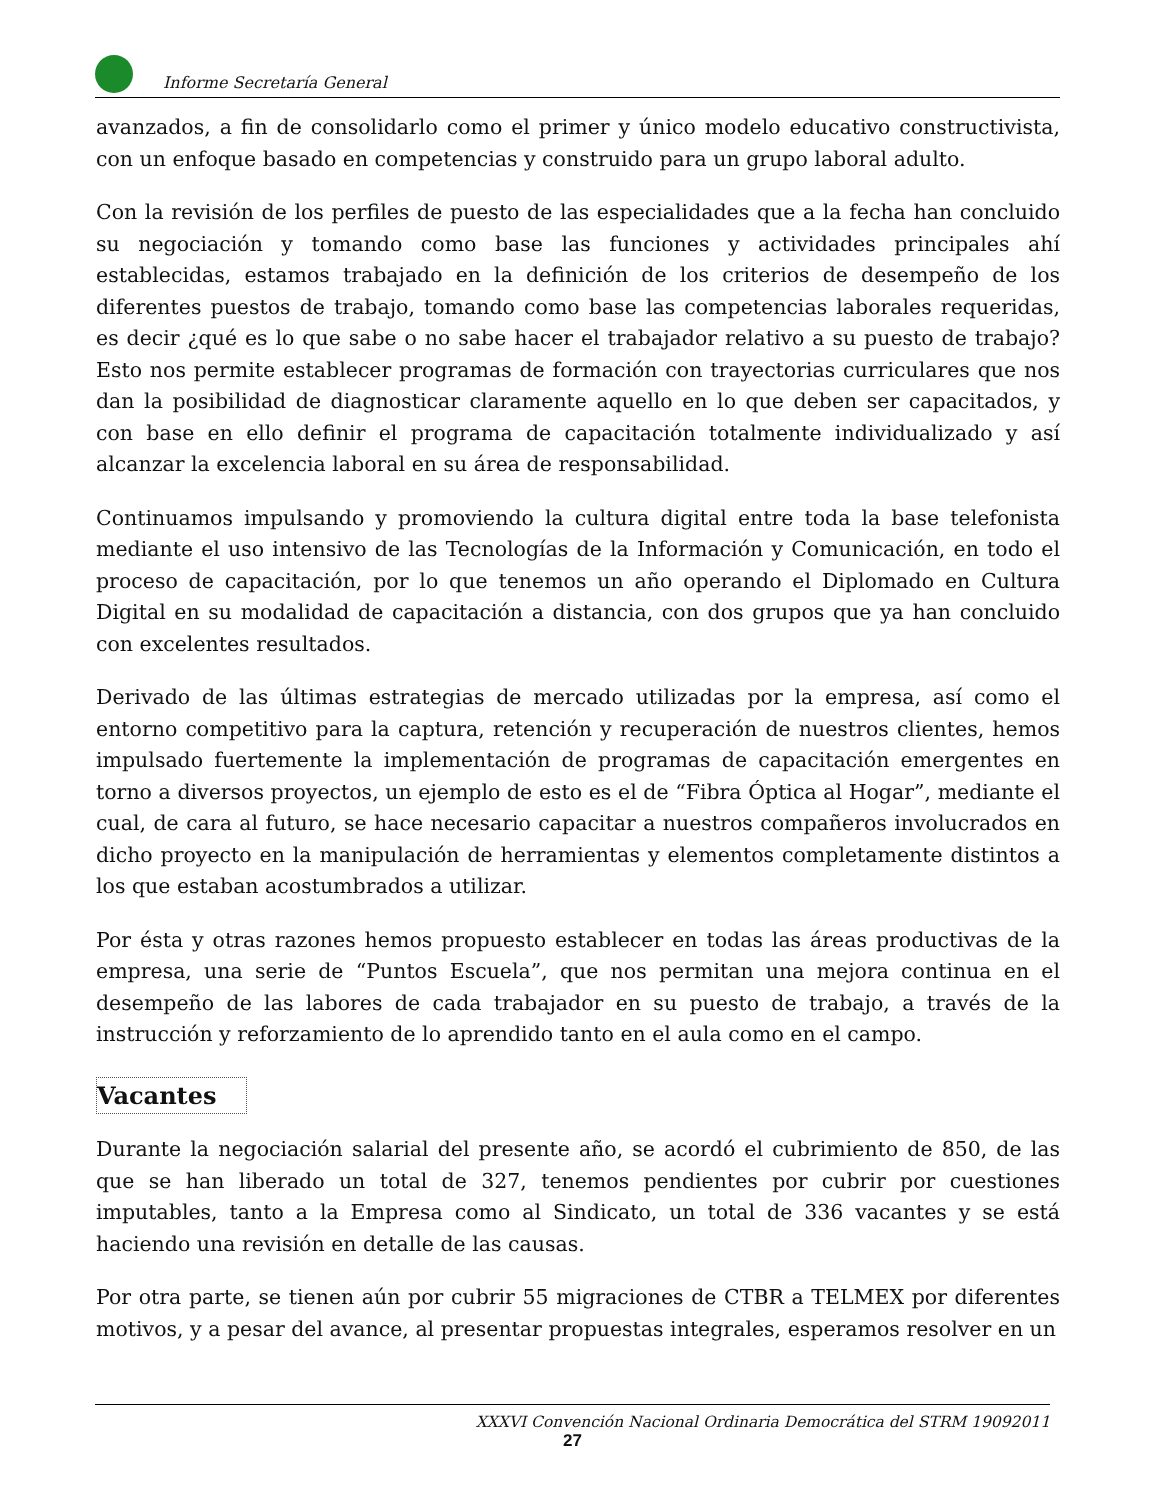Informe Secretaría General
avanzados, a fin de consolidarlo como el primer y único modelo educativo constructivista, con un enfoque basado en competencias y construido para un grupo laboral adulto.
Con la revisión de los perfiles de puesto de las especialidades que a la fecha han concluido su negociación y tomando como base las funciones y actividades principales ahí establecidas, estamos trabajado en la definición de los criterios de desempeño de los diferentes puestos de trabajo, tomando como base las competencias laborales requeridas, es decir ¿qué es lo que sabe o no sabe hacer el trabajador relativo a su puesto de trabajo? Esto nos permite establecer programas de formación con trayectorias curriculares que nos dan la posibilidad de diagnosticar claramente aquello en lo que deben ser capacitados, y con base en ello definir el programa de capacitación totalmente individualizado y así alcanzar la excelencia laboral en su área de responsabilidad.
Continuamos impulsando y promoviendo la cultura digital entre toda la base telefonista mediante el uso intensivo de las Tecnologías de la Información y Comunicación, en todo el proceso de capacitación, por lo que tenemos un año operando el Diplomado en Cultura Digital en su modalidad de capacitación a distancia, con dos grupos que ya han concluido con excelentes resultados.
Derivado de las últimas estrategias de mercado utilizadas por la empresa, así como el entorno competitivo para la captura, retención y recuperación de nuestros clientes, hemos impulsado fuertemente la implementación de programas de capacitación emergentes en torno a diversos proyectos, un ejemplo de esto es el de “Fibra Óptica al Hogar”, mediante el cual, de cara al futuro, se hace necesario capacitar a nuestros compañeros involucrados en dicho proyecto en la manipulación de herramientas y elementos completamente distintos a los que estaban acostumbrados a utilizar.
Por ésta y otras razones hemos propuesto establecer en todas las áreas productivas de la empresa, una serie de “Puntos Escuela”, que nos permitan una mejora continua en el desempeño de las labores de cada trabajador en su puesto de trabajo, a través de la instrucción y reforzamiento de lo aprendido tanto en el aula como en el campo.
Vacantes
Durante la negociación salarial del presente año, se acordó el cubrimiento de 850, de las que se han liberado un total de 327, tenemos pendientes por cubrir por cuestiones imputables, tanto a la Empresa como al Sindicato, un total de 336 vacantes y se está haciendo una revisión en detalle de las causas.
Por otra parte, se tienen aún por cubrir 55 migraciones de CTBR a TELMEX por diferentes motivos, y a pesar del avance, al presentar propuestas integrales, esperamos resolver en un
XXXVI Convención Nacional Ordinaria Democrática del STRM 19092011
27